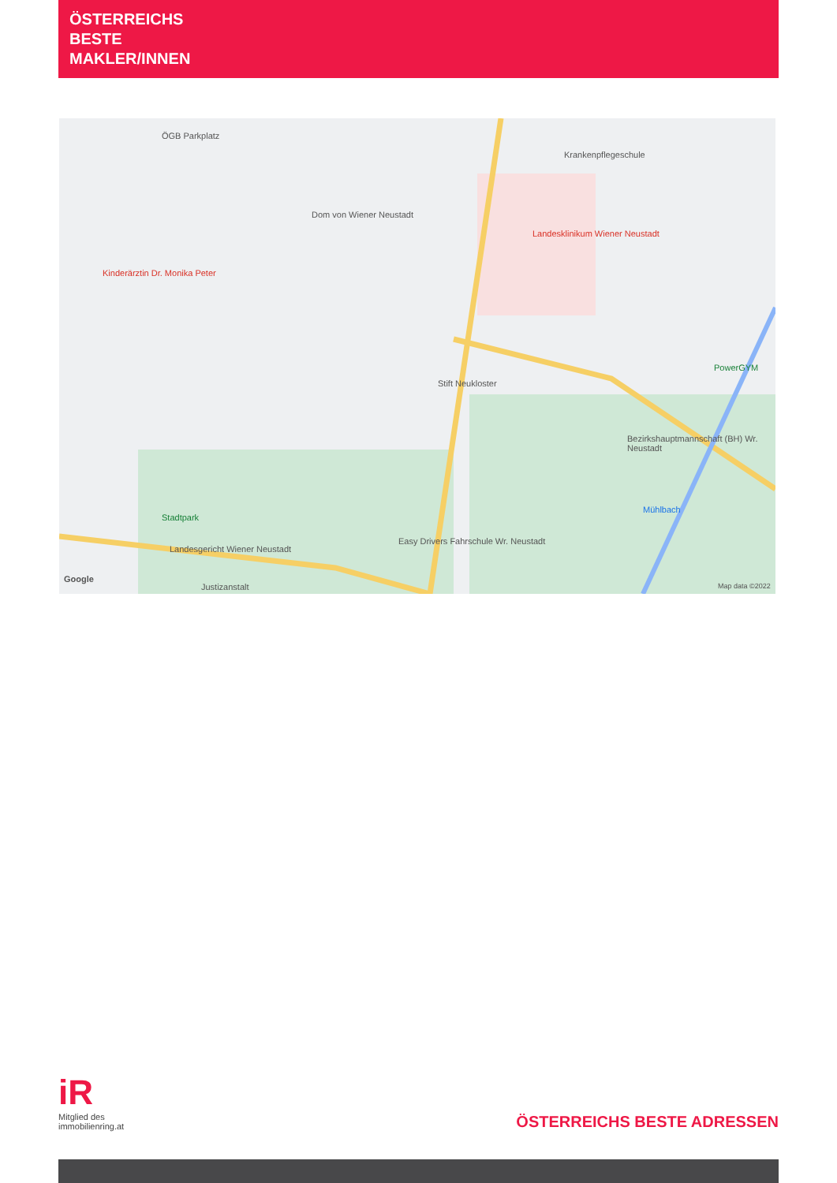ÖSTERREICHS
BESTE
MAKLER/INNEN
ÖGB Parkplatz
Dom von Wiener Neustadt
Landesklinikum Wiener Neustadt
Kinderärztin Dr. Monika Peter
Krankenpflegeschule
Stift Neukloster
Bezirkshauptmannschaft (BH) Wr. Neustadt
Stadtpark
Landesgericht Wiener Neustadt
Easy Drivers Fahrschule Wr. Neustadt
Mühlbach
PowerGYM
Google
Justizanstalt Map data ©2022
iR
Mitglied des
immobilienring.at
ÖSTERREICHS BESTE ADRESSEN